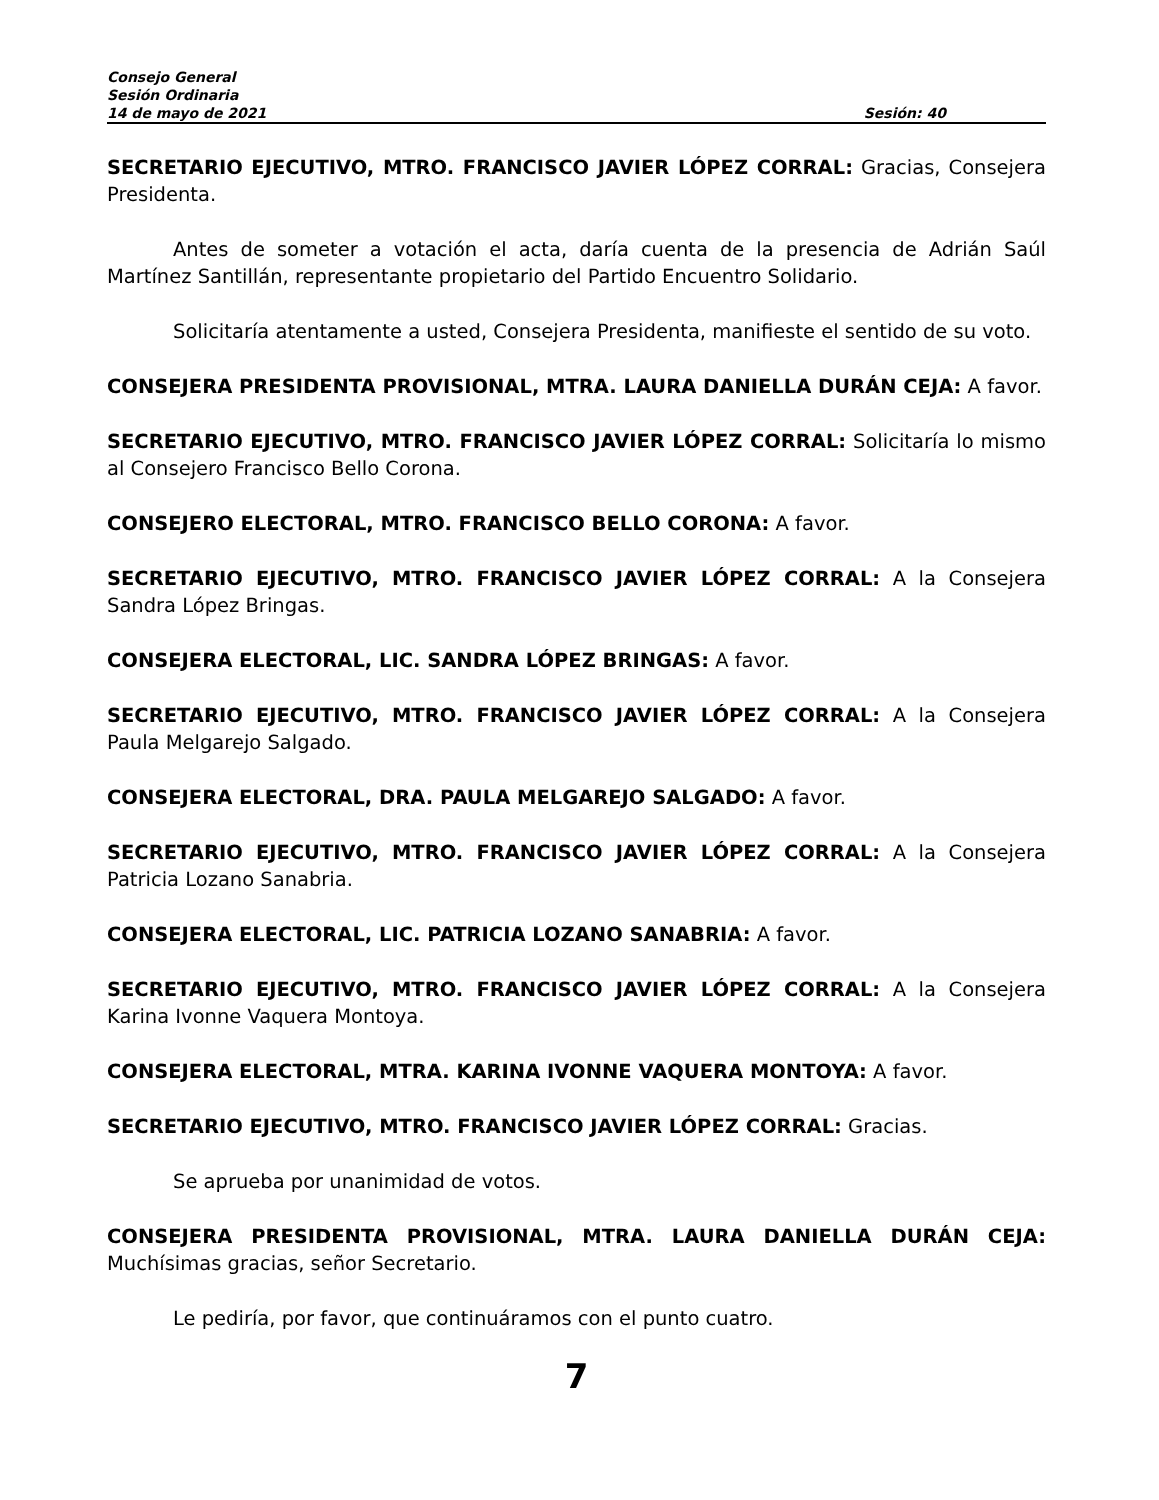Consejo General
Sesión Ordinaria
14 de mayo de 2021 Sesión: 40
SECRETARIO EJECUTIVO, MTRO. FRANCISCO JAVIER LÓPEZ CORRAL: Gracias, Consejera Presidenta.
Antes de someter a votación el acta, daría cuenta de la presencia de Adrián Saúl Martínez Santillán, representante propietario del Partido Encuentro Solidario.
Solicitaría atentamente a usted, Consejera Presidenta, manifieste el sentido de su voto.
CONSEJERA PRESIDENTA PROVISIONAL, MTRA. LAURA DANIELLA DURÁN CEJA: A favor.
SECRETARIO EJECUTIVO, MTRO. FRANCISCO JAVIER LÓPEZ CORRAL: Solicitaría lo mismo al Consejero Francisco Bello Corona.
CONSEJERO ELECTORAL, MTRO. FRANCISCO BELLO CORONA: A favor.
SECRETARIO EJECUTIVO, MTRO. FRANCISCO JAVIER LÓPEZ CORRAL: A la Consejera Sandra López Bringas.
CONSEJERA ELECTORAL, LIC. SANDRA LÓPEZ BRINGAS: A favor.
SECRETARIO EJECUTIVO, MTRO. FRANCISCO JAVIER LÓPEZ CORRAL: A la Consejera Paula Melgarejo Salgado.
CONSEJERA ELECTORAL, DRA. PAULA MELGAREJO SALGADO: A favor.
SECRETARIO EJECUTIVO, MTRO. FRANCISCO JAVIER LÓPEZ CORRAL: A la Consejera Patricia Lozano Sanabria.
CONSEJERA ELECTORAL, LIC. PATRICIA LOZANO SANABRIA: A favor.
SECRETARIO EJECUTIVO, MTRO. FRANCISCO JAVIER LÓPEZ CORRAL: A la Consejera Karina Ivonne Vaquera Montoya.
CONSEJERA ELECTORAL, MTRA. KARINA IVONNE VAQUERA MONTOYA: A favor.
SECRETARIO EJECUTIVO, MTRO. FRANCISCO JAVIER LÓPEZ CORRAL: Gracias.
Se aprueba por unanimidad de votos.
CONSEJERA PRESIDENTA PROVISIONAL, MTRA. LAURA DANIELLA DURÁN CEJA: Muchísimas gracias, señor Secretario.
Le pediría, por favor, que continuáramos con el punto cuatro.
7